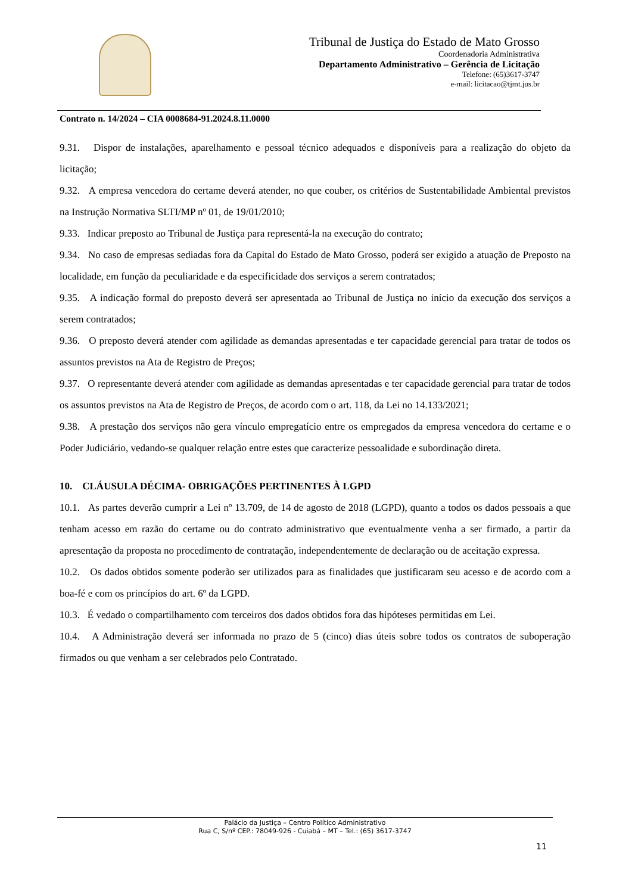Tribunal de Justiça do Estado de Mato Grosso
Coordenadoria Administrativa
Departamento Administrativo – Gerência de Licitação
Telefone: (65)3617-3747
e-mail: licitacao@tjmt.jus.br
Contrato n. 14/2024 – CIA 0008684-91.2024.8.11.0000
9.31. Dispor de instalações, aparelhamento e pessoal técnico adequados e disponíveis para a realização do objeto da licitação;
9.32. A empresa vencedora do certame deverá atender, no que couber, os critérios de Sustentabilidade Ambiental previstos na Instrução Normativa SLTI/MP nº 01, de 19/01/2010;
9.33. Indicar preposto ao Tribunal de Justiça para representá-la na execução do contrato;
9.34. No caso de empresas sediadas fora da Capital do Estado de Mato Grosso, poderá ser exigido a atuação de Preposto na localidade, em função da peculiaridade e da especificidade dos serviços a serem contratados;
9.35. A indicação formal do preposto deverá ser apresentada ao Tribunal de Justiça no início da execução dos serviços a serem contratados;
9.36. O preposto deverá atender com agilidade as demandas apresentadas e ter capacidade gerencial para tratar de todos os assuntos previstos na Ata de Registro de Preços;
9.37. O representante deverá atender com agilidade as demandas apresentadas e ter capacidade gerencial para tratar de todos os assuntos previstos na Ata de Registro de Preços, de acordo com o art. 118, da Lei no 14.133/2021;
9.38. A prestação dos serviços não gera vínculo empregatício entre os empregados da empresa vencedora do certame e o Poder Judiciário, vedando-se qualquer relação entre estes que caracterize pessoalidade e subordinação direta.
10. CLÁUSULA DÉCIMA- OBRIGAÇÕES PERTINENTES À LGPD
10.1. As partes deverão cumprir a Lei nº 13.709, de 14 de agosto de 2018 (LGPD), quanto a todos os dados pessoais a que tenham acesso em razão do certame ou do contrato administrativo que eventualmente venha a ser firmado, a partir da apresentação da proposta no procedimento de contratação, independentemente de declaração ou de aceitação expressa.
10.2. Os dados obtidos somente poderão ser utilizados para as finalidades que justificaram seu acesso e de acordo com a boa-fé e com os princípios do art. 6º da LGPD.
10.3. É vedado o compartilhamento com terceiros dos dados obtidos fora das hipóteses permitidas em Lei.
10.4. A Administração deverá ser informada no prazo de 5 (cinco) dias úteis sobre todos os contratos de suboperação firmados ou que venham a ser celebrados pelo Contratado.
Palácio da Justiça – Centro Político Administrativo
Rua C, S/nº CEP.: 78049-926 - Cuiabá – MT – Tel.: (65) 3617-3747
11